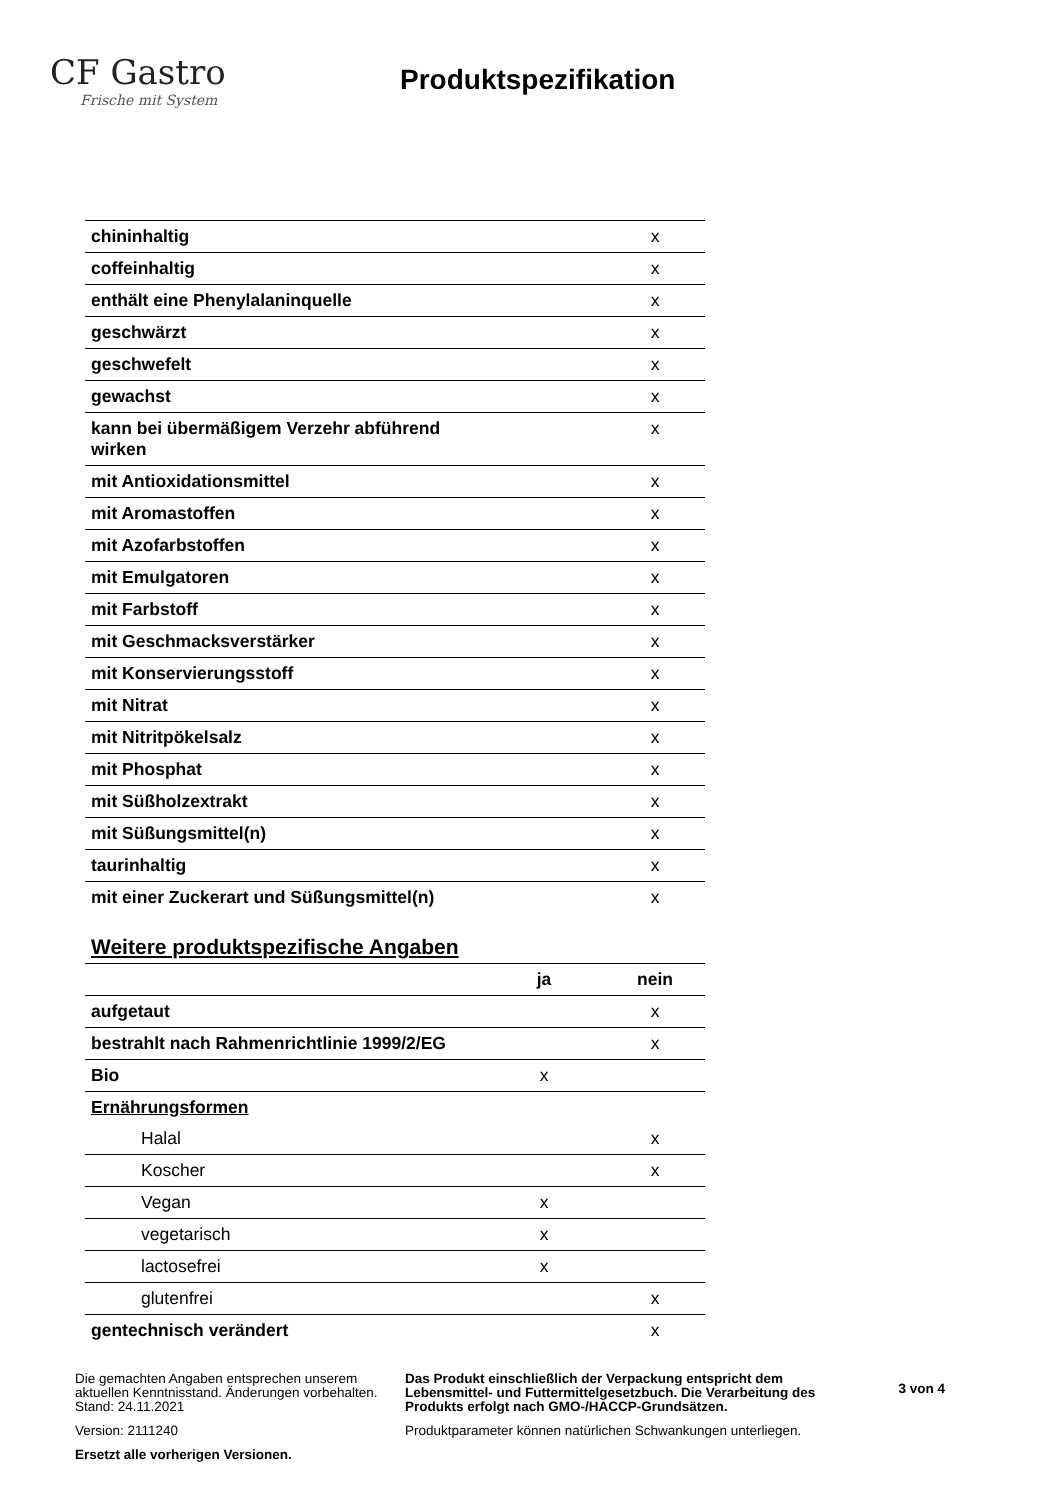CF Gastro
Frische mit System
Produktspezifikation
| chininhaltig | | x |
| coffeinhaltig | | x |
| enthält eine Phenylalaninquelle | | x |
| geschwärzt | | x |
| geschwefelt | | x |
| gewachst | | x |
| kann bei übermäßigem Verzehr abführend wirken | | x |
| mit Antioxidationsmittel | | x |
| mit Aromastoffen | | x |
| mit Azofarbstoffen | | x |
| mit Emulgatoren | | x |
| mit Farbstoff | | x |
| mit Geschmacksverstärker | | x |
| mit Konservierungsstoff | | x |
| mit Nitrat | | x |
| mit Nitritpökelsalz | | x |
| mit Phosphat | | x |
| mit Süßholzextrakt | | x |
| mit Süßungsmittel(n) | | x |
| taurinhaltig | | x |
| mit einer Zuckerart und Süßungsmittel(n) | | x |
Weitere produktspezifische Angaben
| | ja | nein |
| aufgetaut | | x |
| bestrahlt nach Rahmenrichtlinie 1999/2/EG | | x |
| Bio | x | |
| Ernährungsformen | | |
| Halal | | x |
| Koscher | | x |
| Vegan | x | |
| vegetarisch | x | |
| lactosefrei | x | |
| glutenfrei | | x |
| gentechnisch verändert | | x |
Die gemachten Angaben entsprechen unserem aktuellen Kenntnisstand. Änderungen vorbehalten. Stand: 24.11.2021
Version: 2111240
Ersetzt alle vorherigen Versionen.
Das Produkt einschließlich der Verpackung entspricht dem Lebensmittel- und Futtermittelgesetzbuch. Die Verarbeitung des Produkts erfolgt nach GMO-/HACCP-Grundsätzen.
Produktparameter können natürlichen Schwankungen unterliegen.
3 von 4